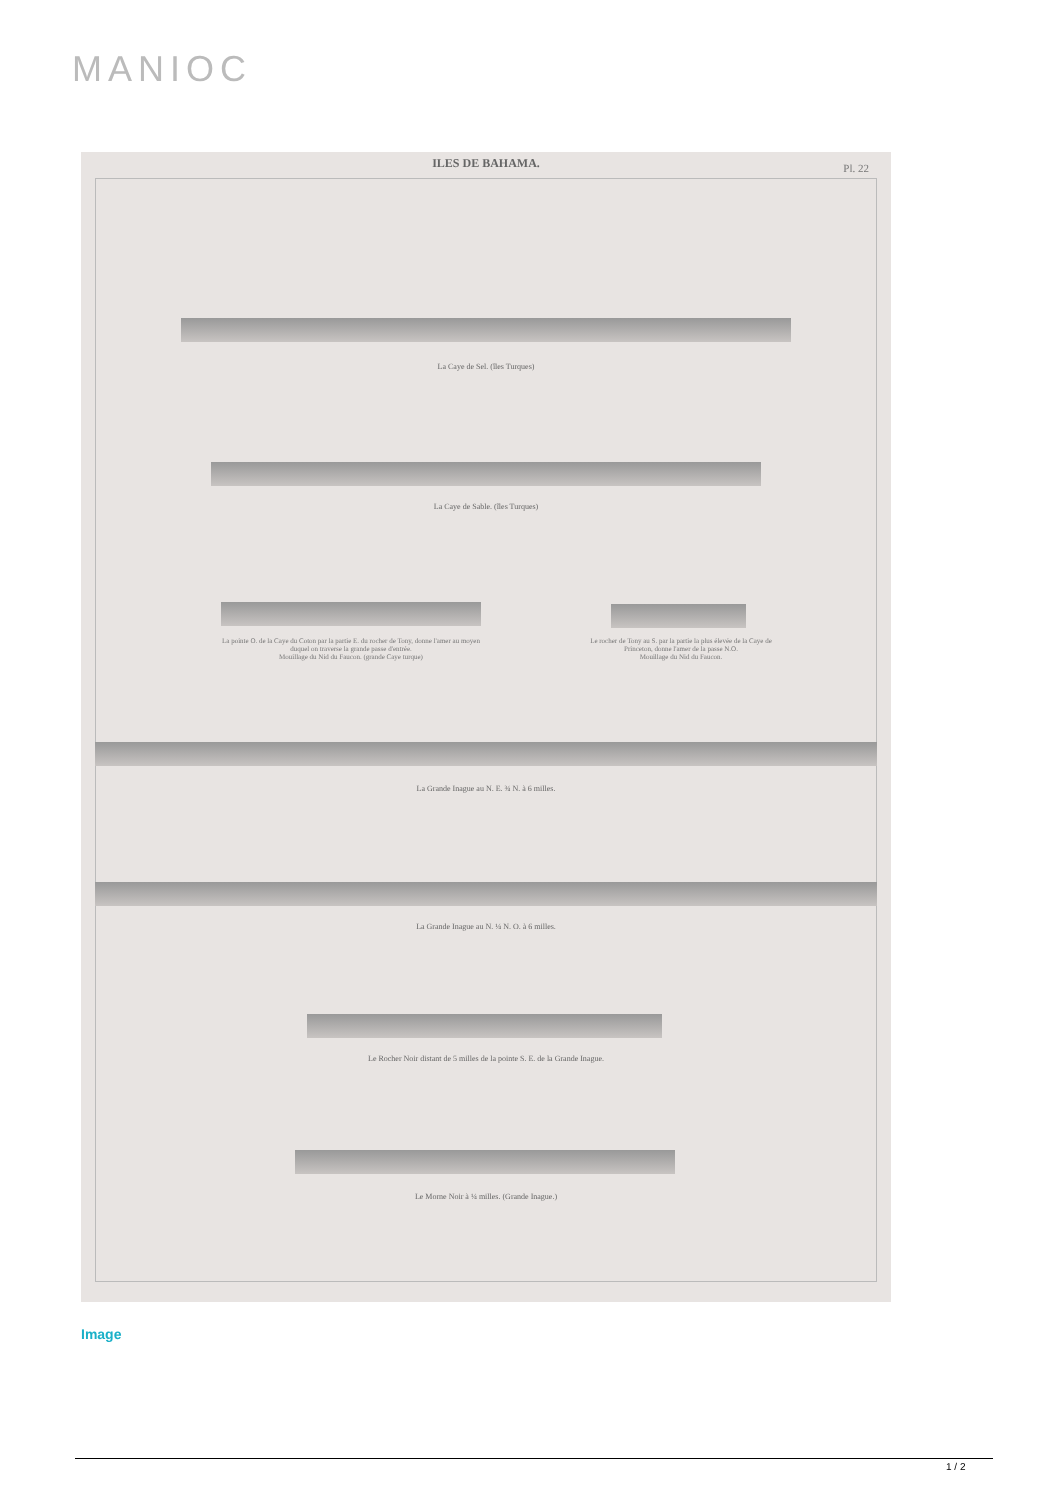MANIOC
ILES DE BAHAMA. Pl. 22
La Caye de Sel. (îles Turques)
La Caye de Sable. (îles Turques)
La pointe O. de la Caye du Coton par la partie E. du rocher de Tony, donne l'amer au moyen duquel on traverse la grande passe d'entrée.
Mouillage du Nid du Faucon. (grande Caye turque)
Le rocher de Tony au S. par la partie la plus élevée de la Caye de Princeton, donne l'amer de la passe N.O.
Mouillage du Nid du Faucon.
La Grande Inague au N. E. ¾ N. à 6 milles.
La Grande Inague au N. ¼ N. O. à 6 milles.
Le Rocher Noir distant de 5 milles de la pointe S. E. de la Grande Inague.
Le Morne Noir à ¼ milles. (Grande Inague.)
Image
1 / 2